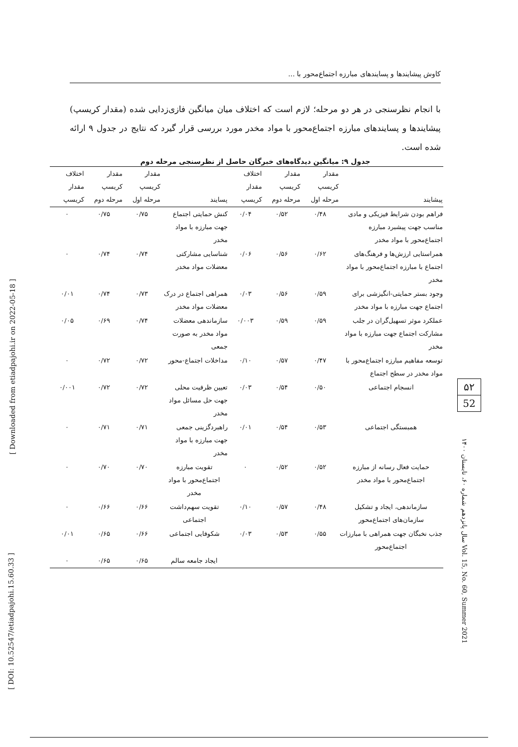کاوش پیشایندها و پسایندهای مبارزه اجتماع‌محور با ...
با انجام نظرسنجی در هر دو مرحله؛ لازم است که اختلاف میان میانگین فازی‌زدایی شده (مقدار کریسپ) پیشایندها و پسایندهای مبارزه اجتماع‌محور با مواد مخدر مورد بررسی قرار گیرد که نتایج در جدول ۹ ارائه شده است.
جدول ۹: میانگین دیدگاه‌های خبرگان حاصل از نظرسنجی مرحله دوم
| پیشایند | مقدار کریسپ مرحله اول | مقدار کریسپ مرحله دوم | اختلاف مقدار کریسپ | پسایند | مقدار کریسپ مرحله اول | مقدار کریسپ مرحله دوم | اختلاف مقدار کریسپ |
| --- | --- | --- | --- | --- | --- | --- | --- |
| فراهم بودن شرایط فیزیکی و مادی مناسب جهت پیشبرد مبارزه اجتماع‌محور با مواد مخدر | ۰/۴۸ | ۰/۵۲ | ۰/۰۴ | کنش حمایتی اجتماع جهت مبارزه با مواد مخدر | ۰/۷۵ | ۰/۷۵ | ۰ |
| همراستایی ارزش‌ها و فرهنگ‌های اجتماع با مبارزه اجتماع‌محور با مواد مخدر | ۰/۶۲ | ۰/۵۶ | ۰/۰۶ | شناسایی مشارکتی معضلات مواد مخدر | ۰/۷۴ | ۰/۷۴ | ۰ |
| وجود بستر حمایتی-انگیزشی برای اجتماع جهت مبارزه با مواد مخدر | ۰/۵۹ | ۰/۵۶ | ۰/۰۳ | همراهی اجتماع در درک معضلات مواد مخدر | ۰/۷۳ | ۰/۷۴ | ۰/۰۱ |
| عملکرد موثر تسهیل‌گران در جلب مشارکت اجتماع جهت مبارزه با مواد مخدر | ۰/۵۹ | ۰/۵۹ | ۰/۰۰۳ | سازماندهی معضلات مواد مخدر به صورت جمعی | ۰/۷۴ | ۰/۶۹ | ۰/۰۵ |
| توسعه مفاهیم مبارزه اجتماع‌محور با مواد مخدر در سطح اجتماع | ۰/۴۷ | ۰/۵۷ | ۰/۱۰ | مداخلات اجتماع-محور | ۰/۷۲ | ۰/۷۲ | ۰ |
| انسجام اجتماعی | ۰/۵۰ | ۰/۵۴ | ۰/۰۳ | تعیین ظرفیت محلی جهت حل مسائل مواد مخدر | ۰/۷۲ | ۰/۷۲ | ۰/۰۰۱ |
| همبستگی اجتماعی | ۰/۵۳ | ۰/۵۴ | ۰/۰۱ | راهبردگزینی جمعی جهت مبارزه با مواد مخدر | ۰/۷۱ | ۰/۷۱ | ۰ |
| حمایت فعال رسانه از مبارزه اجتماع‌محور با مواد مخدر | ۰/۵۲ | ۰/۵۲ | ۰ | تقویت مبارزه اجتماع‌محور با مواد مخدر | ۰/۷۰ | ۰/۷۰ | ۰ |
| سازماندهی، ایجاد و تشکیل سازمان‌های اجتماع‌محور | ۰/۴۸ | ۰/۵۷ | ۰/۱۰ | تقویت سهم‌داشت اجتماعی | ۰/۶۶ | ۰/۶۶ | ۰ |
| جذب نخبگان جهت همراهی با مبارزات اجتماع‌محور | ۰/۵۵ | ۰/۵۳ | ۰/۰۳ | شکوفایی اجتماعی | ۰/۶۶ | ۰/۶۵ | ۰/۰۱ |
| | | | | ایجاد جامعه سالم | ۰/۶۵ | ۰/۶۵ | ۰ |
[ Downloaded from etiadpajohi.ir on 2022-05-18 ]
[ DOI: 10.52547/etiadpajohi.15.60.33 ]
۵۲
52
سال پانزدهم شماره ۶۰، تابستان ۱۴۰۰ Vol. 15, No. 60, Summer 2021